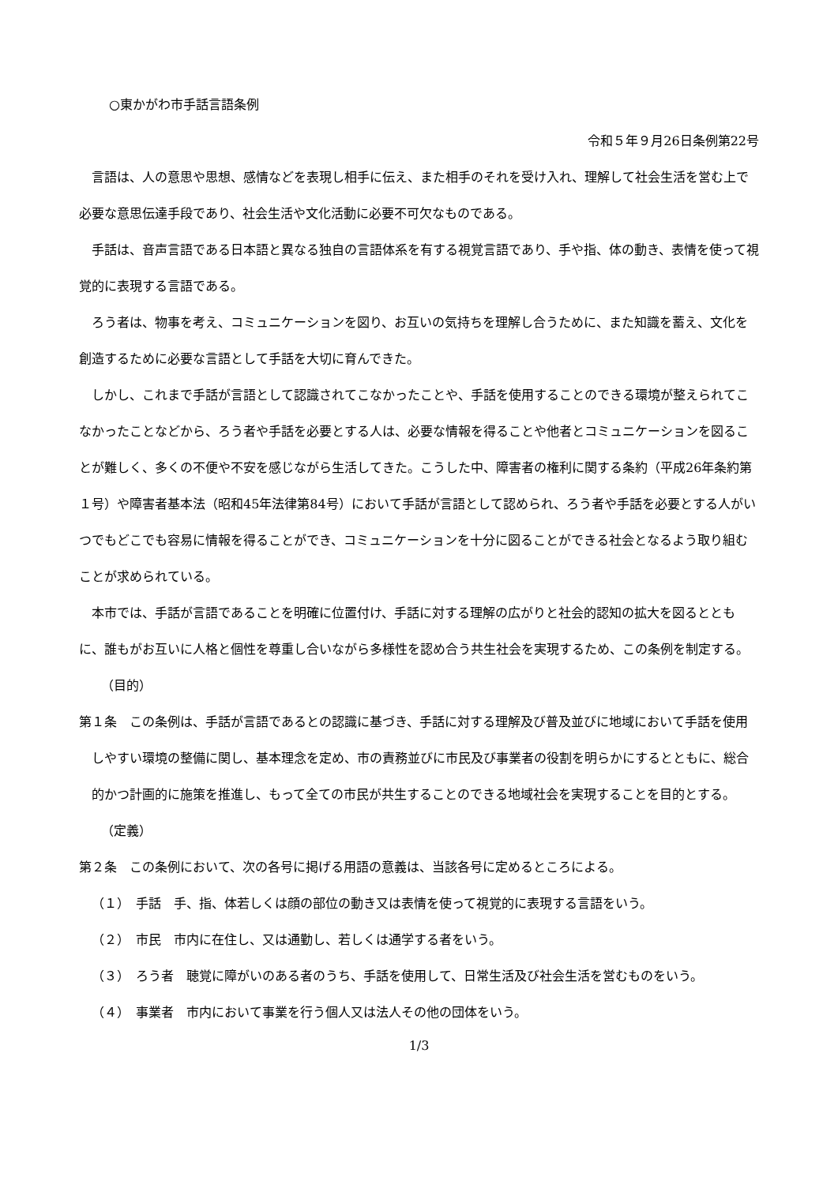○東かがわ市手話言語条例
令和５年９月26日条例第22号
言語は、人の意思や思想、感情などを表現し相手に伝え、また相手のそれを受け入れ、理解して社会生活を営む上で必要な意思伝達手段であり、社会生活や文化活動に必要不可欠なものである。
手話は、音声言語である日本語と異なる独自の言語体系を有する視覚言語であり、手や指、体の動き、表情を使って視覚的に表現する言語である。
ろう者は、物事を考え、コミュニケーションを図り、お互いの気持ちを理解し合うために、また知識を蓄え、文化を創造するために必要な言語として手話を大切に育んできた。
しかし、これまで手話が言語として認識されてこなかったことや、手話を使用することのできる環境が整えられてこなかったことなどから、ろう者や手話を必要とする人は、必要な情報を得ることや他者とコミュニケーションを図ることが難しく、多くの不便や不安を感じながら生活してきた。こうした中、障害者の権利に関する条約（平成26年条約第１号）や障害者基本法（昭和45年法律第84号）において手話が言語として認められ、ろう者や手話を必要とする人がいつでもどこでも容易に情報を得ることができ、コミュニケーションを十分に図ることができる社会となるよう取り組むことが求められている。
本市では、手話が言語であることを明確に位置付け、手話に対する理解の広がりと社会的認知の拡大を図るとともに、誰もがお互いに人格と個性を尊重し合いながら多様性を認め合う共生社会を実現するため、この条例を制定する。
（目的）
第１条　この条例は、手話が言語であるとの認識に基づき、手話に対する理解及び普及並びに地域において手話を使用しやすい環境の整備に関し、基本理念を定め、市の責務並びに市民及び事業者の役割を明らかにするとともに、総合的かつ計画的に施策を推進し、もって全ての市民が共生することのできる地域社会を実現することを目的とする。
（定義）
第２条　この条例において、次の各号に掲げる用語の意義は、当該各号に定めるところによる。
（１）　手話　手、指、体若しくは顔の部位の動き又は表情を使って視覚的に表現する言語をいう。
（２）　市民　市内に在住し、又は通勤し、若しくは通学する者をいう。
（３）　ろう者　聴覚に障がいのある者のうち、手話を使用して、日常生活及び社会生活を営むものをいう。
（４）　事業者　市内において事業を行う個人又は法人その他の団体をいう。
1/3